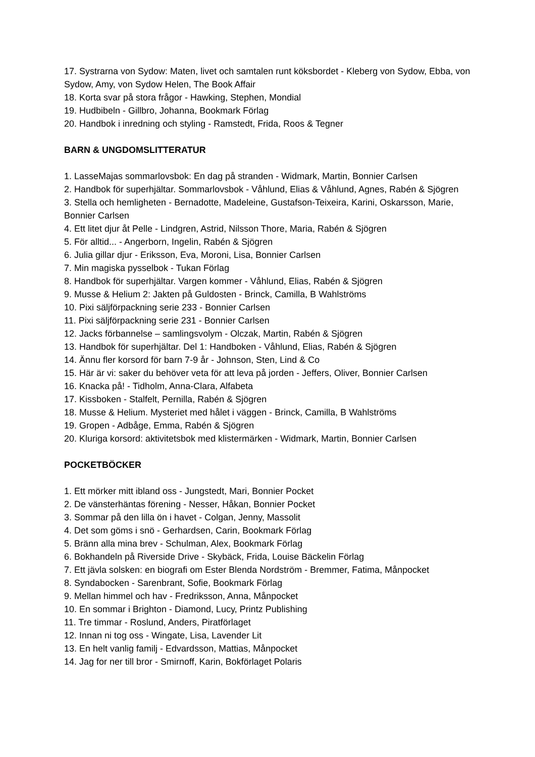17. Systrarna von Sydow: Maten, livet och samtalen runt köksbordet - Kleberg von Sydow, Ebba, von Sydow, Amy, von Sydow Helen, The Book Affair
18. Korta svar på stora frågor - Hawking, Stephen, Mondial
19. Hudbibeln - Gillbro, Johanna, Bookmark Förlag
20. Handbok i inredning och styling - Ramstedt, Frida, Roos & Tegner
BARN & UNGDOMSLITTERATUR
1. LasseMajas sommarlovsbok: En dag på stranden - Widmark, Martin, Bonnier Carlsen
2. Handbok för superhjältar. Sommarlovsbok - Våhlund, Elias & Våhlund, Agnes, Rabén & Sjögren
3. Stella och hemligheten - Bernadotte, Madeleine, Gustafson-Teixeira, Karini, Oskarsson, Marie, Bonnier Carlsen
4. Ett litet djur åt Pelle - Lindgren, Astrid, Nilsson Thore, Maria, Rabén & Sjögren
5. För alltid... - Angerborn, Ingelin, Rabén & Sjögren
6. Julia gillar djur - Eriksson, Eva, Moroni, Lisa, Bonnier Carlsen
7. Min magiska pysselbok - Tukan Förlag
8. Handbok för superhjältar. Vargen kommer - Våhlund, Elias, Rabén & Sjögren
9. Musse & Helium 2: Jakten på Guldosten - Brinck, Camilla, B Wahlströms
10. Pixi säljförpackning serie 233 - Bonnier Carlsen
11. Pixi säljförpackning serie 231 - Bonnier Carlsen
12. Jacks förbannelse – samlingsvolym - Olczak, Martin, Rabén & Sjögren
13. Handbok för superhjältar. Del 1: Handboken - Våhlund, Elias, Rabén & Sjögren
14. Ännu fler korsord för barn 7-9 år - Johnson, Sten, Lind & Co
15. Här är vi: saker du behöver veta för att leva på jorden - Jeffers, Oliver, Bonnier Carlsen
16. Knacka på! - Tidholm, Anna-Clara, Alfabeta
17. Kissboken - Stalfelt, Pernilla, Rabén & Sjögren
18. Musse & Helium. Mysteriet med hålet i väggen - Brinck, Camilla, B Wahlströms
19. Gropen - Adbåge, Emma, Rabén & Sjögren
20. Kluriga korsord: aktivitetsbok med klistermärken - Widmark, Martin, Bonnier Carlsen
POCKETBÖCKER
1. Ett mörker mitt ibland oss - Jungstedt, Mari, Bonnier Pocket
2. De vänsterhäntas förening - Nesser, Håkan, Bonnier Pocket
3. Sommar på den lilla ön i havet - Colgan, Jenny, Massolit
4. Det som göms i snö - Gerhardsen, Carin, Bookmark Förlag
5. Bränn alla mina brev - Schulman, Alex, Bookmark Förlag
6. Bokhandeln på Riverside Drive - Skybäck, Frida, Louise Bäckelin Förlag
7. Ett jävla solsken: en biografi om Ester Blenda Nordström - Bremmer, Fatima, Månpocket
8. Syndabocken - Sarenbrant, Sofie, Bookmark Förlag
9. Mellan himmel och hav - Fredriksson, Anna, Månpocket
10. En sommar i Brighton - Diamond, Lucy, Printz Publishing
11. Tre timmar - Roslund, Anders, Piratförlaget
12. Innan ni tog oss - Wingate, Lisa, Lavender Lit
13. En helt vanlig familj - Edvardsson, Mattias, Månpocket
14. Jag for ner till bror - Smirnoff, Karin, Bokförlaget Polaris